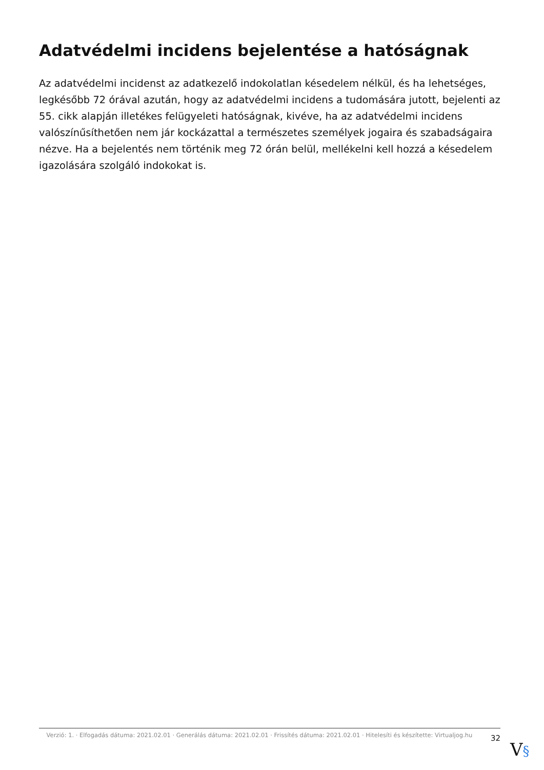Adatvédelmi incidens bejelentése a hatóságnak
Az adatvédelmi incidenst az adatkezelő indokolatlan késedelem nélkül, és ha lehetséges, legkésőbb 72 órával azután, hogy az adatvédelmi incidens a tudomására jutott, bejelenti az 55. cikk alapján illetékes felügyeleti hatóságnak, kivéve, ha az adatvédelmi incidens valószínűsíthetően nem jár kockázattal a természetes személyek jogaira és szabadságaira nézve. Ha a bejelentés nem történik meg 72 órán belül, mellékelni kell hozzá a késedelem igazolására szolgáló indokokat is.
Verzió: 1. · Elfogadás dátuma: 2021.02.01 · Generálás dátuma: 2021.02.01 · Frissítés dátuma: 2021.02.01 · Hitelesíti és készítette: Virtualjog.hu
32
V§